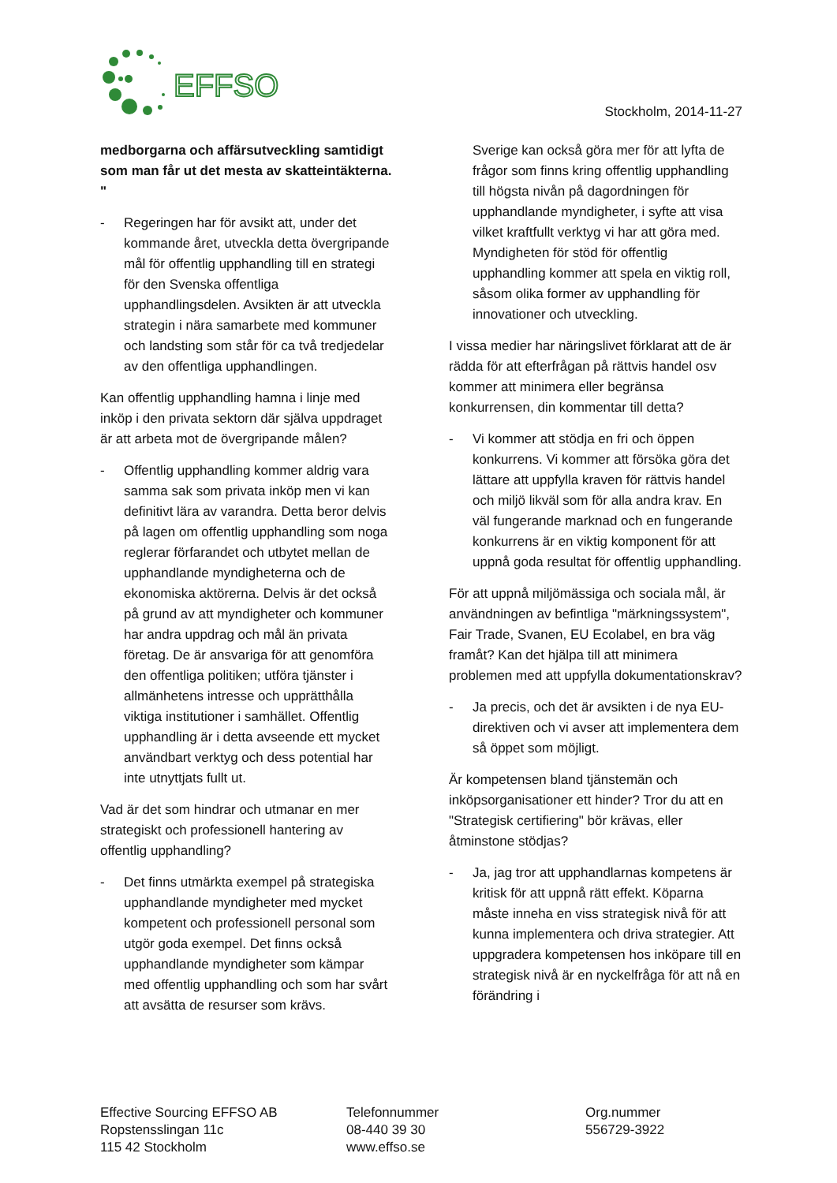EFFSO
Stockholm, 2014-11-27
medborgarna och affärsutveckling samtidigt som man får ut det mesta av skatteintäkterna. "
- Regeringen har för avsikt att, under det kommande året, utveckla detta övergripande mål för offentlig upphandling till en strategi för den Svenska offentliga upphandlingsdelen. Avsikten är att utveckla strategin i nära samarbete med kommuner och landsting som står för ca två tredjedelar av den offentliga upphandlingen.
Kan offentlig upphandling hamna i linje med inköp i den privata sektorn där själva uppdraget är att arbeta mot de övergripande målen?
- Offentlig upphandling kommer aldrig vara samma sak som privata inköp men vi kan definitivt lära av varandra. Detta beror delvis på lagen om offentlig upphandling som noga reglerar förfarandet och utbytet mellan de upphandlande myndigheterna och de ekonomiska aktörerna. Delvis är det också på grund av att myndigheter och kommuner har andra uppdrag och mål än privata företag. De är ansvariga för att genomföra den offentliga politiken; utföra tjänster i allmänhetens intresse och upprätthålla viktiga institutioner i samhället. Offentlig upphandling är i detta avseende ett mycket användbart verktyg och dess potential har inte utnyttjats fullt ut.
Vad är det som hindrar och utmanar en mer strategiskt och professionell hantering av offentlig upphandling?
- Det finns utmärkta exempel på strategiska upphandlande myndigheter med mycket kompetent och professionell personal som utgör goda exempel. Det finns också upphandlande myndigheter som kämpar med offentlig upphandling och som har svårt att avsätta de resurser som krävs.
Sverige kan också göra mer för att lyfta de frågor som finns kring offentlig upphandling till högsta nivån på dagordningen för upphandlande myndigheter, i syfte att visa vilket kraftfullt verktyg vi har att göra med. Myndigheten för stöd för offentlig upphandling kommer att spela en viktig roll, såsom olika former av upphandling för innovationer och utveckling.
I vissa medier har näringslivet förklarat att de är rädda för att efterfrågan på rättvis handel osv kommer att minimera eller begränsa konkurrensen, din kommentar till detta?
- Vi kommer att stödja en fri och öppen konkurrens. Vi kommer att försöka göra det lättare att uppfylla kraven för rättvis handel och miljö likväl som för alla andra krav. En väl fungerande marknad och en fungerande konkurrens är en viktig komponent för att uppnå goda resultat för offentlig upphandling.
För att uppnå miljömässiga och sociala mål, är användningen av befintliga "märkningssystem", Fair Trade, Svanen, EU Ecolabel, en bra väg framåt? Kan det hjälpa till att minimera problemen med att uppfylla dokumentationskrav?
- Ja precis, och det är avsikten i de nya EU-direktiven och vi avser att implementera dem så öppet som möjligt.
Är kompetensen bland tjänstemän och inköpsorganisationer ett hinder? Tror du att en "Strategisk certifiering" bör krävas, eller åtminstone stödjas?
- Ja, jag tror att upphandlarnas kompetens är kritisk för att uppnå rätt effekt. Köparna måste inneha en viss strategisk nivå för att kunna implementera och driva strategier. Att uppgradera kompetensen hos inköpare till en strategisk nivå är en nyckelfråga för att nå en förändring i
Effective Sourcing EFFSO AB
Ropstensslingan 11c
115 42 Stockholm
Telefonnummer
08-440 39 30
www.effso.se
Org.nummer
556729-3922